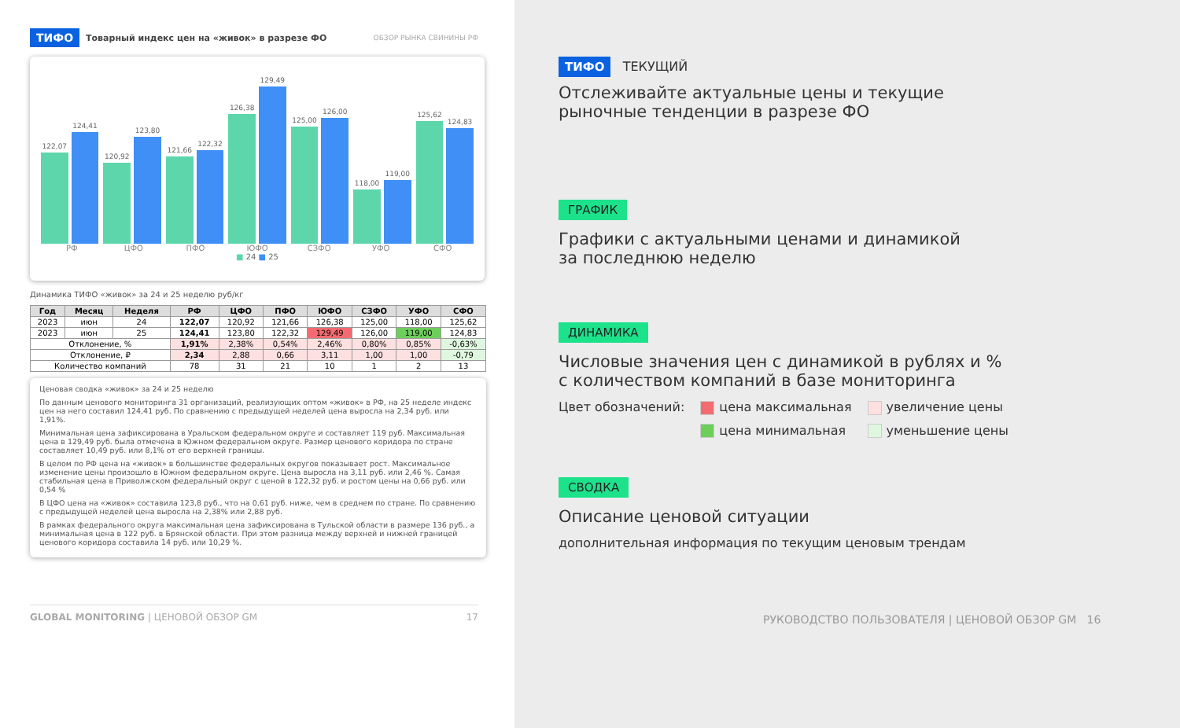ТИФО Товарный индекс цен на «живок» в разрезе ФО ОБЗОР РЫНКА СВИНИНЫ РФ
122,07
124,41
120,92
123,80
121,66
122,32
126,38
129,49
125,00
126,00
118,00
119,00
125,62
124,83
РФ ЦФО ПФО ЮФО СЗФО УФО СФО
■ 24 ■ 25
Динамика ТИФО «живок» за 24 и 25 неделю руб/кг
| Год | Месяц | Неделя | РФ | ЦФО | ПФО | ЮФО | СЗФО | УФО | СФО |
| --- | --- | --- | --- | --- | --- | --- | --- | --- | --- |
| 2023 | июн | 24 | 122,07 | 120,92 | 121,66 | 126,38 | 125,00 | 118,00 | 125,62 |
| 2023 | июн | 25 | 124,41 | 123,80 | 122,32 | 129,49 | 126,00 | 119,00 | 124,83 |
| Отклонение, % | | | 1,91% | 2,38% | 0,54% | 2,46% | 0,80% | 0,85% | -0,63% |
| Отклонение, ₽ | | | 2,34 | 2,88 | 0,66 | 3,11 | 1,00 | 1,00 | -0,79 |
| Количество компаний | | | 78 | 31 | 21 | 10 | 1 | 2 | 13 |
Ценовая сводка «живок» за 24 и 25 неделю
По данным ценового мониторинга 31 организаций, реализующих оптом «живок» в РФ, на 25 неделе индекс цен на него составил 124,41 руб. По сравнению с предыдущей неделей цена выросла на 2,34 руб. или 1,91%.
Минимальная цена зафиксирована в Уральском федеральном округе и составляет 119 руб. Максимальная цена в 129,49 руб. была отмечена в Южном федеральном округе. Размер ценового коридора по стране составляет 10,49 руб. или 8,1% от его верхней границы.
В целом по РФ цена на «живок» в большинстве федеральных округов показывает рост. Максимальное изменение цены произошло в Южном федеральном округе. Цена выросла на 3,11 руб. или 2,46 %. Самая стабильная цена в Приволжском федеральный округ с ценой в 122,32 руб. и ростом цены на 0,66 руб. или 0,54 %
В ЦФО цена на «живок» составила 123,8 руб., что на 0,61 руб. ниже, чем в среднем по стране. По сравнению с предыдущей неделей цена выросла на 2,38% или 2,88 руб.
В рамках федерального округа максимальная цена зафиксирована в Тульской области в размере 136 руб., а минимальная цена в 122 руб. в Брянской области. При этом разница между верхней и нижней границей ценового коридора составила 14 руб. или 10,29 %.
GLOBAL MONITORING | ЦЕНОВОЙ ОБЗОР GM 17
ТИФО ТЕКУЩИЙ
Отслеживайте актуальные цены и текущие
рыночные тенденции в разрезе ФО
ГРАФИК
Графики с актуальными ценами и динамикой
за последнюю неделю
ДИНАМИКА
Числовые значения цен с динамикой в рублях и %
с количеством компаний в базе мониторинга
Цвет обозначений: цена максимальная
цена минимальная
увеличение цены
уменьшение цены
СВОДКА
Описание ценовой ситуации
дополнительная информация по текущим ценовым трендам
РУКОВОДСТВО ПОЛЬЗОВАТЕЛЯ | ЦЕНОВОЙ ОБЗОР GM 16